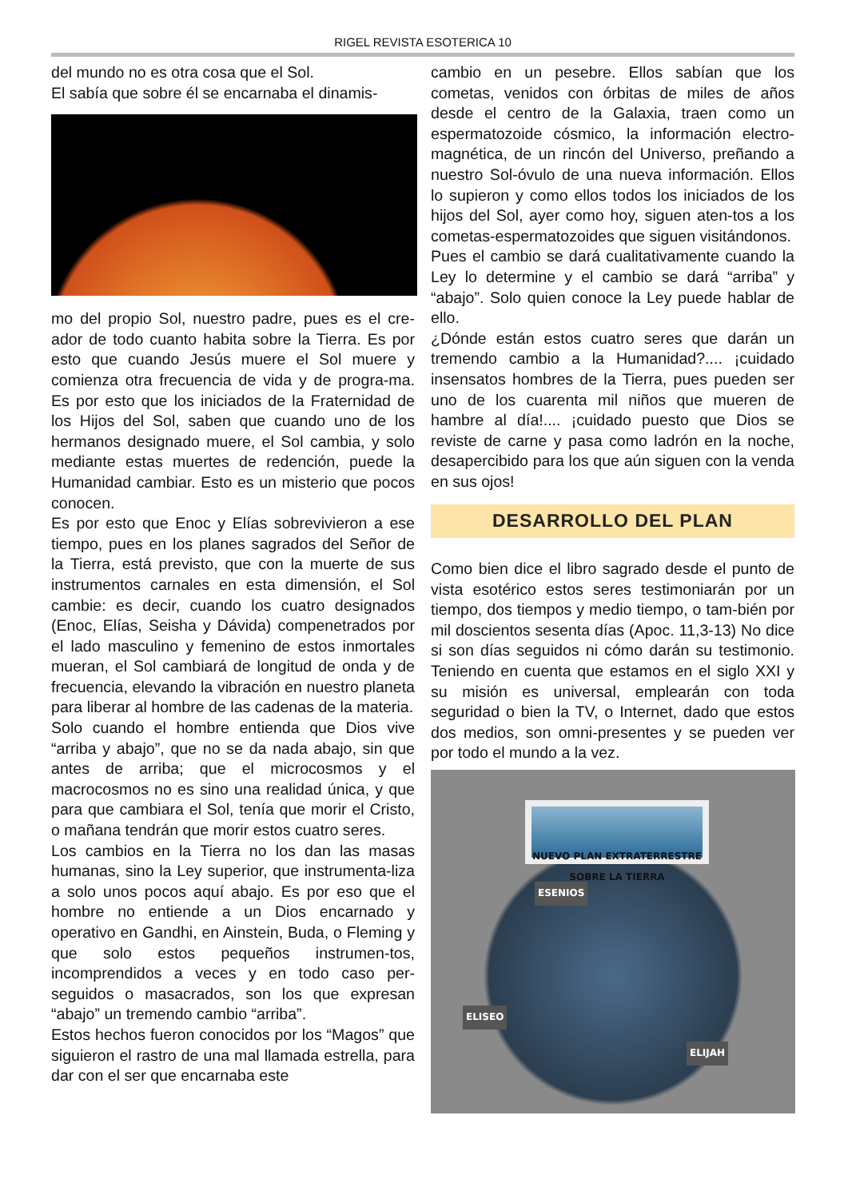RIGEL REVISTA ESOTERICA 10
del mundo no es otra cosa que el Sol.
El sabía que sobre él se encarnaba el dinamis-
mo del propio Sol, nuestro padre, pues es el cre-ador de todo cuanto habita sobre la Tierra. Es por esto que cuando Jesús muere el Sol muere y comienza otra frecuencia de vida y de progra-ma. Es por esto que los iniciados de la Fraternidad de los Hijos del Sol, saben que cuando uno de los hermanos designado muere, el Sol cambia, y solo mediante estas muertes de redención, puede la Humanidad cambiar. Esto es un misterio que pocos conocen.
Es por esto que Enoc y Elías sobrevivieron a ese tiempo, pues en los planes sagrados del Señor de la Tierra, está previsto, que con la muerte de sus instrumentos carnales en esta dimensión, el Sol cambie: es decir, cuando los cuatro designados (Enoc, Elías, Seisha y Dávida) compenetrados por el lado masculino y femenino de estos inmortales mueran, el Sol cambiará de longitud de onda y de frecuencia, elevando la vibración en nuestro planeta para liberar al hombre de las cadenas de la materia.
Solo cuando el hombre entienda que Dios vive “arriba y abajo”, que no se da nada abajo, sin que antes de arriba; que el microcosmos y el macrocosmos no es sino una realidad única, y que para que cambiara el Sol, tenía que morir el Cristo, o mañana tendrán que morir estos cuatro seres.
Los cambios en la Tierra no los dan las masas humanas, sino la Ley superior, que instrumenta-liza a solo unos pocos aquí abajo. Es por eso que el hombre no entiende a un Dios encarnado y operativo en Gandhi, en Ainstein, Buda, o Fleming y que solo estos pequeños instrumen-tos, incomprendidos a veces y en todo caso per-seguidos o masacrados, son los que expresan “abajo” un tremendo cambio “arriba”.
Estos hechos fueron conocidos por los “Magos” que siguieron el rastro de una mal llamada estrella, para dar con el ser que encarnaba este
cambio en un pesebre. Ellos sabían que los cometas, venidos con órbitas de miles de años desde el centro de la Galaxia, traen como un espermatozoide cósmico, la información electro-magnética, de un rincón del Universo, preñando a nuestro Sol-óvulo de una nueva información. Ellos lo supieron y como ellos todos los iniciados de los hijos del Sol, ayer como hoy, siguen aten-tos a los cometas-espermatozoides que siguen visitándonos.
Pues el cambio se dará cualitativamente cuando la Ley lo determine y el cambio se dará “arriba” y “abajo”. Solo quien conoce la Ley puede hablar de ello.
¿Dónde están estos cuatro seres que darán un tremendo cambio a la Humanidad?.... ¡cuidado insensatos hombres de la Tierra, pues pueden ser uno de los cuarenta mil niños que mueren de hambre al día!.... ¡cuidado puesto que Dios se reviste de carne y pasa como ladrón en la noche, desapercibido para los que aún siguen con la venda en sus ojos!
DESARROLLO DEL PLAN
Como bien dice el libro sagrado desde el punto de vista esotérico estos seres testimoniarán por un tiempo, dos tiempos y medio tiempo, o tam-bién por mil doscientos sesenta días (Apoc. 11,3-13) No dice si son días seguidos ni cómo darán su testimonio. Teniendo en cuenta que estamos en el siglo XXI y su misión es universal, emplearán con toda seguridad o bien la TV, o Internet, dado que estos dos medios, son omni-presentes y se pueden ver por todo el mundo a la vez.
NUEVO PLAN EXTRATERRESTRE SOBRE LA TIERRA
ESENIOS
ELISEO
ELIJAH